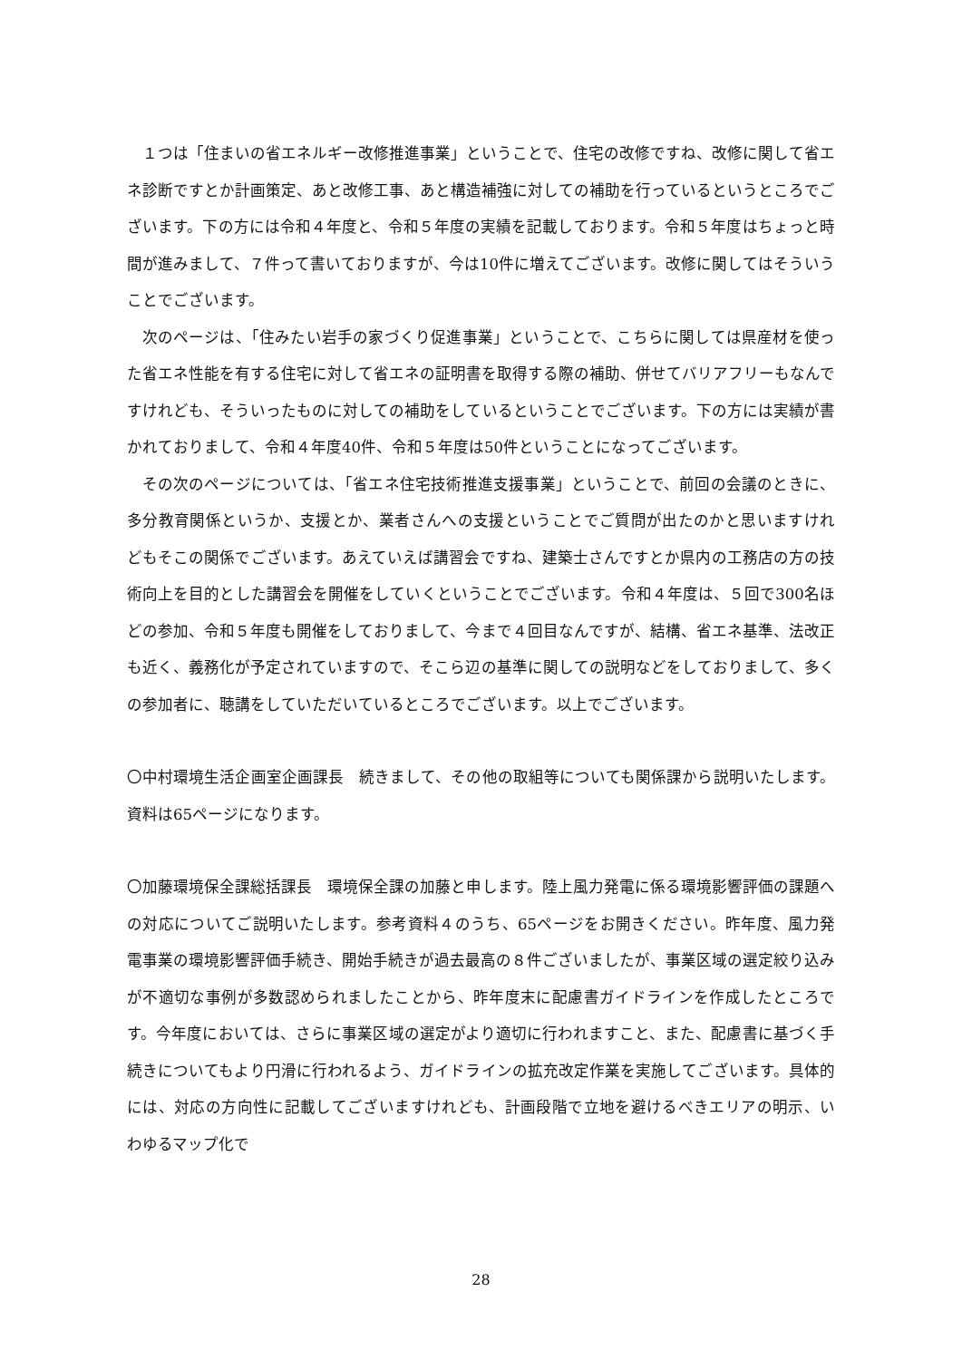１つは「住まいの省エネルギー改修推進事業」ということで、住宅の改修ですね、改修に関して省エネ診断ですとか計画策定、あと改修工事、あと構造補強に対しての補助を行っているというところでございます。下の方には令和４年度と、令和５年度の実績を記載しております。令和５年度はちょっと時間が進みまして、７件って書いておりますが、今は10件に増えてございます。改修に関してはそういうことでございます。
次のページは、「住みたい岩手の家づくり促進事業」ということで、こちらに関しては県産材を使った省エネ性能を有する住宅に対して省エネの証明書を取得する際の補助、併せてバリアフリーもなんですけれども、そういったものに対しての補助をしているということでございます。下の方には実績が書かれておりまして、令和４年度40件、令和５年度は50件ということになってございます。
その次のページについては、「省エネ住宅技術推進支援事業」ということで、前回の会議のときに、多分教育関係というか、支援とか、業者さんへの支援ということでご質問が出たのかと思いますけれどもそこの関係でございます。あえていえば講習会ですね、建築士さんですとか県内の工務店の方の技術向上を目的とした講習会を開催をしていくということでございます。令和４年度は、５回で300名ほどの参加、令和５年度も開催をしておりまして、今まで４回目なんですが、結構、省エネ基準、法改正も近く、義務化が予定されていますので、そこら辺の基準に関しての説明などをしておりまして、多くの参加者に、聴講をしていただいているところでございます。以上でございます。
〇中村環境生活企画室企画課長　続きまして、その他の取組等についても関係課から説明いたします。資料は65ページになります。
〇加藤環境保全課総括課長　環境保全課の加藤と申します。陸上風力発電に係る環境影響評価の課題への対応についてご説明いたします。参考資料４のうち、65ページをお開きください。昨年度、風力発電事業の環境影響評価手続き、開始手続きが過去最高の８件ございましたが、事業区域の選定絞り込みが不適切な事例が多数認められましたことから、昨年度末に配慮書ガイドラインを作成したところです。今年度においては、さらに事業区域の選定がより適切に行われますこと、また、配慮書に基づく手続きについてもより円滑に行われるよう、ガイドラインの拡充改定作業を実施してございます。具体的には、対応の方向性に記載してございますけれども、計画段階で立地を避けるべきエリアの明示、いわゆるマップ化で
28